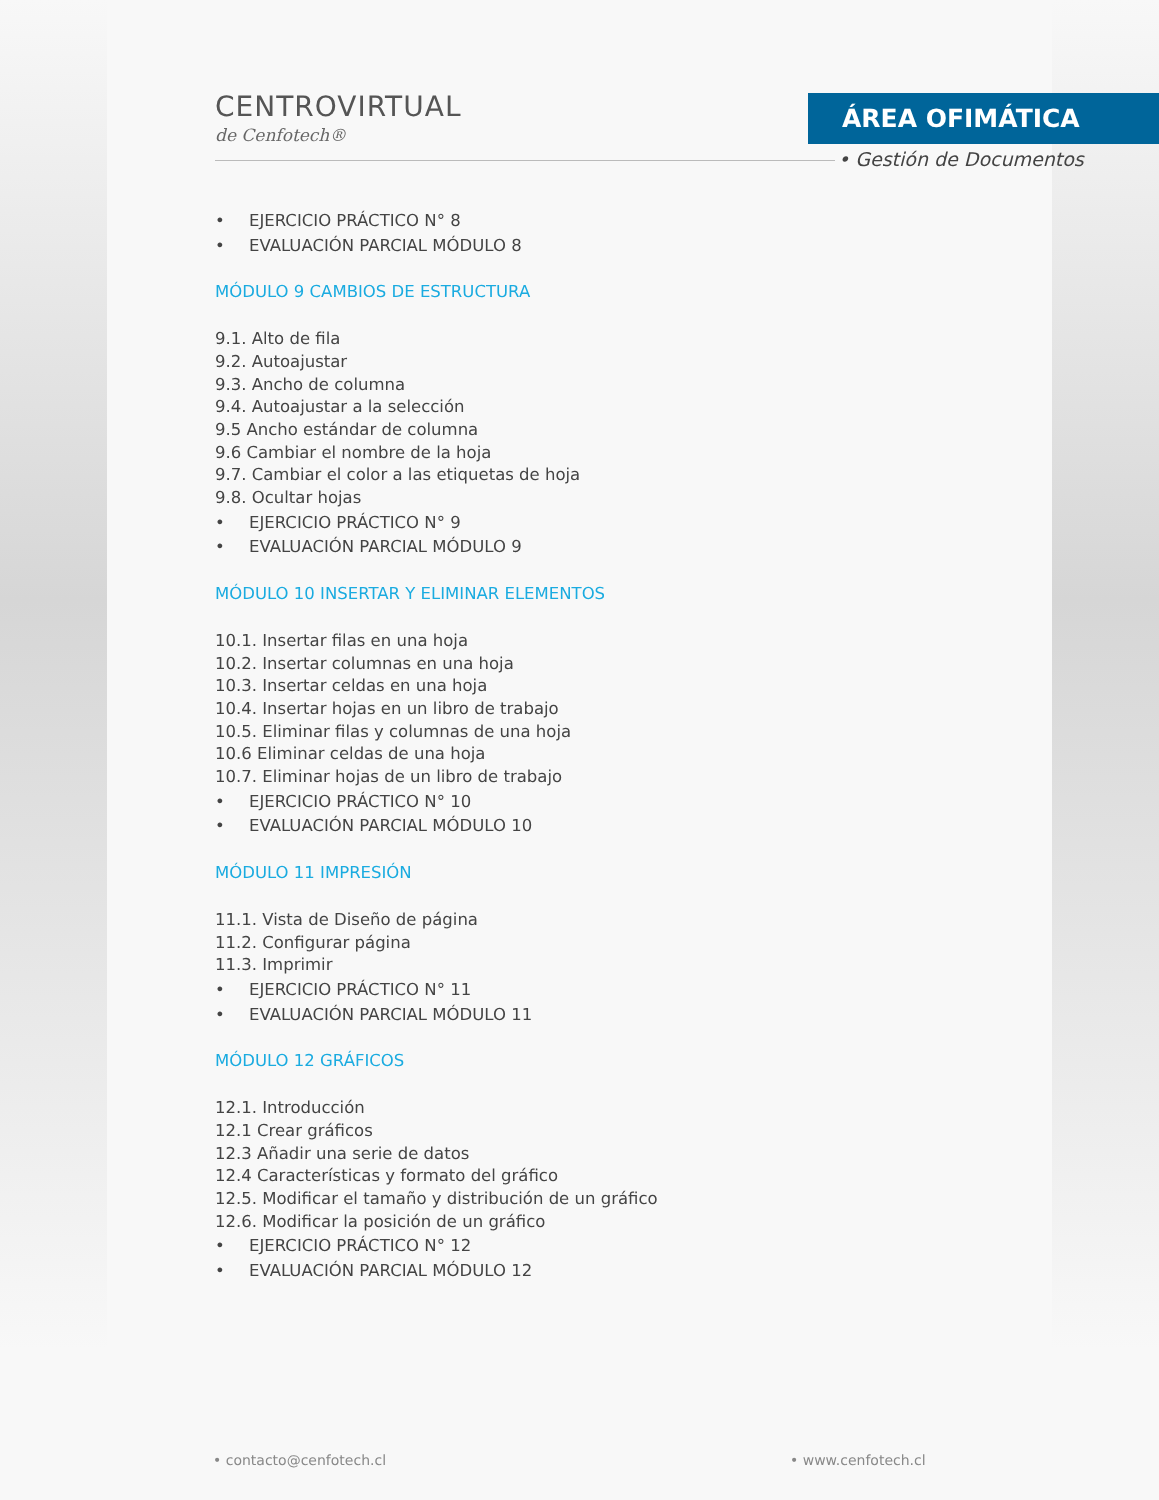CENTROVIRTUAL
de Cenfotech®
ÁREA OFIMÁTICA
• Gestión de Documentos
• EJERCICIO PRÁCTICO N° 8
• EVALUACIÓN PARCIAL MÓDULO 8
MÓDULO 9 CAMBIOS DE ESTRUCTURA
9.1. Alto de fila
9.2. Autoajustar
9.3. Ancho de columna
9.4. Autoajustar a la selección
9.5 Ancho estándar de columna
9.6 Cambiar el nombre de la hoja
9.7. Cambiar el color a las etiquetas de hoja
9.8. Ocultar hojas
• EJERCICIO PRÁCTICO N° 9
• EVALUACIÓN PARCIAL MÓDULO 9
MÓDULO 10 INSERTAR Y ELIMINAR ELEMENTOS
10.1. Insertar filas en una hoja
10.2. Insertar columnas en una hoja
10.3. Insertar celdas en una hoja
10.4. Insertar hojas en un libro de trabajo
10.5. Eliminar filas y columnas de una hoja
10.6 Eliminar celdas de una hoja
10.7. Eliminar hojas de un libro de trabajo
• EJERCICIO PRÁCTICO N° 10
• EVALUACIÓN PARCIAL MÓDULO 10
MÓDULO 11 IMPRESIÓN
11.1. Vista de Diseño de página
11.2. Configurar página
11.3. Imprimir
• EJERCICIO PRÁCTICO N° 11
• EVALUACIÓN PARCIAL MÓDULO 11
MÓDULO 12 GRÁFICOS
12.1. Introducción
12.1 Crear gráficos
12.3 Añadir una serie de datos
12.4 Características y formato del gráfico
12.5. Modificar el tamaño y distribución de un gráfico
12.6. Modificar la posición de un gráfico
• EJERCICIO PRÁCTICO N° 12
• EVALUACIÓN PARCIAL MÓDULO 12
• contacto@cenfotech.cl • www.cenfotech.cl